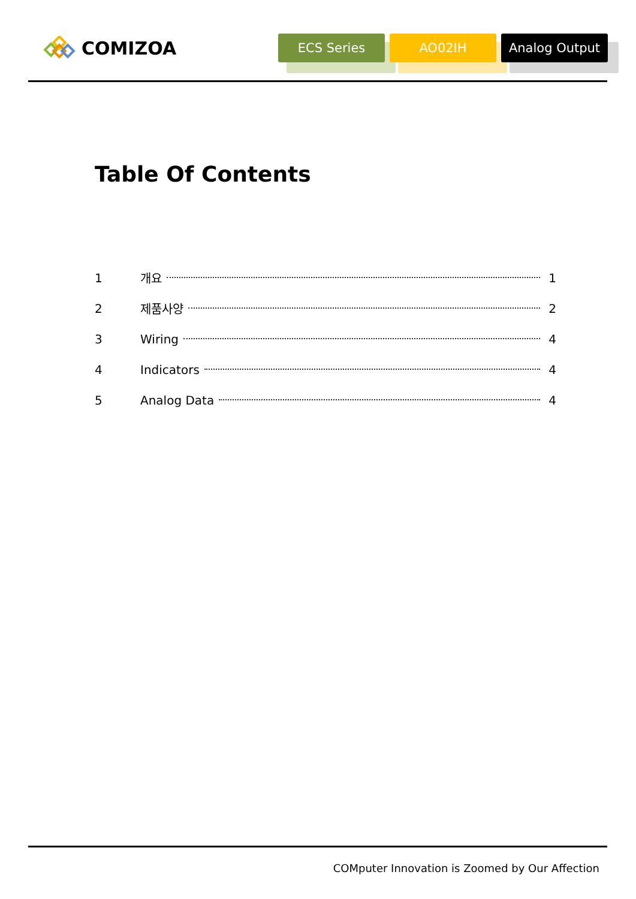COMIZOA
ECS Series AO02IH Analog Output
Table Of Contents
1 개요 1
2 제품사양 2
3 Wiring 4
4 Indicators 4
5 Analog Data 4
COMputer Innovation is Zoomed by Our Affection